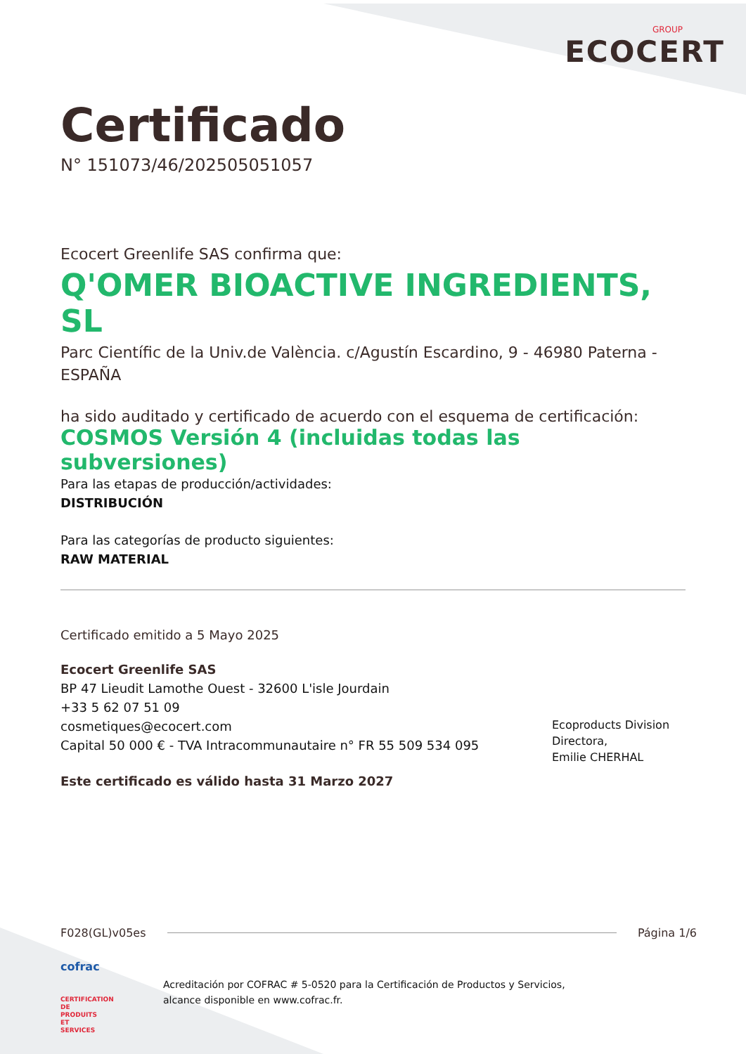GROUP
ECOCERT
Certificado
N° 151073/46/202505051057
Ecocert Greenlife SAS confirma que:
Q'OMER BIOACTIVE INGREDIENTS, SL
Parc Científic de la Univ.de València. c/Agustín Escardino, 9 - 46980 Paterna - ESPAÑA
ha sido auditado y certificado de acuerdo con el esquema de certificación:
COSMOS Versión 4 (incluidas todas las subversiones)
Para las etapas de producción/actividades:
DISTRIBUCIÓN
Para las categorías de producto siguientes:
RAW MATERIAL
Certificado emitido a 5 Mayo 2025
Ecocert Greenlife SAS
BP 47 Lieudit Lamothe Ouest - 32600 L'isle Jourdain
+33 5 62 07 51 09
cosmetiques@ecocert.com
Capital 50 000 € - TVA Intracommunautaire n° FR 55 509 534 095
Este certificado es válido hasta 31 Marzo 2027
Ecoproducts Division
Directora,
Emilie CHERHAL
F028(GL)v05es Página 1/6
cofrac
CERTIFICATION DE PRODUITS ET SERVICES
Acreditación por COFRAC # 5-0520 para la Certificación de Productos y Servicios,
alcance disponible en www.cofrac.fr.